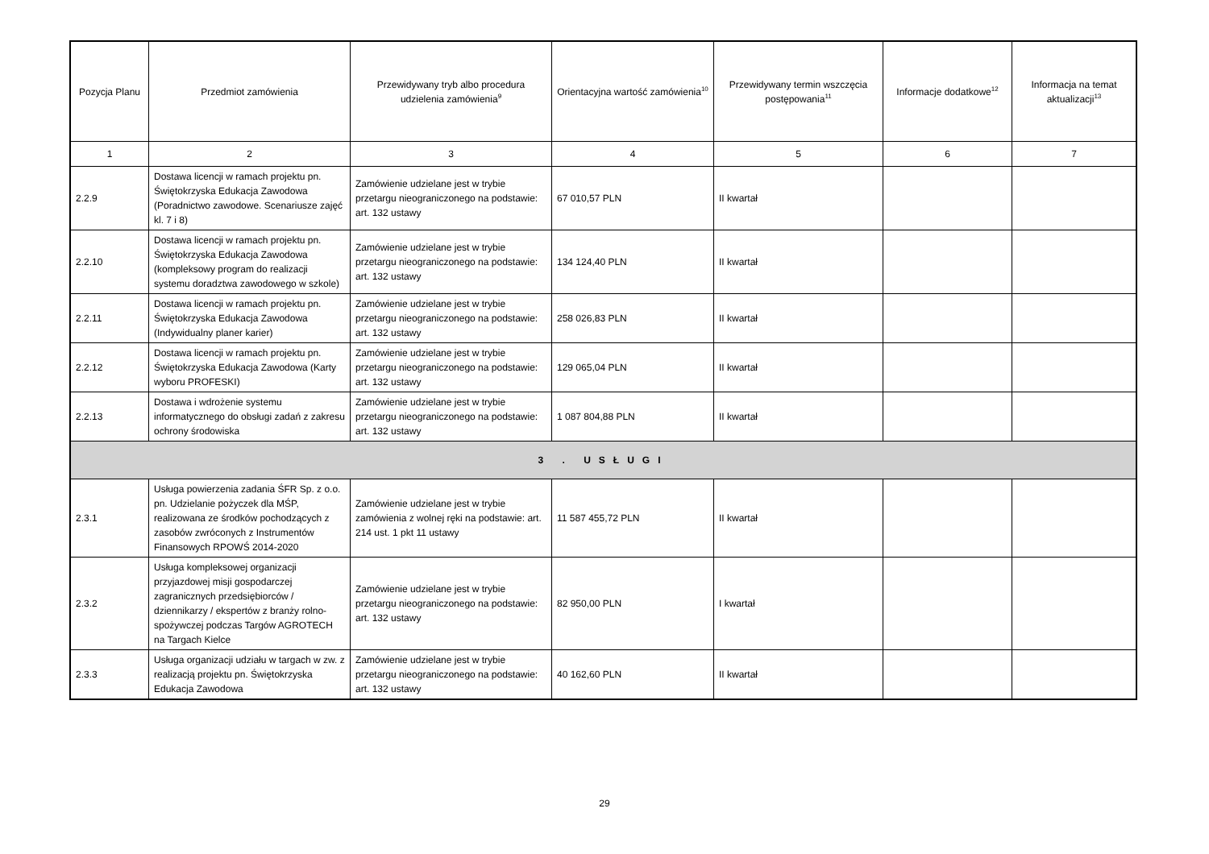| Pozycja Planu | Przedmiot zamówienia | Przewidywany tryb albo procedura udzielenia zamówienia<sup>9</sup> | Orientacyjna wartość zamówienia<sup>10</sup> | Przewidywany termin wszczęcia postępowania<sup>11</sup> | Informacje dodatkowe<sup>12</sup> | Informacja na temat aktualizacji<sup>13</sup> |
| --- | --- | --- | --- | --- | --- | --- |
| 1 | 2 | 3 | 4 | 5 | 6 | 7 |
| 2.2.9 | Dostawa licencji w ramach projektu pn. Świętokrzyska Edukacja Zawodowa (Poradnictwo zawodowe. Scenariusze zajęć kl. 7 i 8) | Zamówienie udzielane jest w trybie przetargu nieograniczonego na podstawie: art. 132 ustawy | 67 010,57 PLN | II kwartał | | |
| 2.2.10 | Dostawa licencji w ramach projektu pn. Świętokrzyska Edukacja Zawodowa (kompleksowy program do realizacji systemu doradztwa zawodowego w szkole) | Zamówienie udzielane jest w trybie przetargu nieograniczonego na podstawie: art. 132 ustawy | 134 124,40 PLN | II kwartał | | |
| 2.2.11 | Dostawa licencji w ramach projektu pn. Świętokrzyska Edukacja Zawodowa (Indywidualny planer karier) | Zamówienie udzielane jest w trybie przetargu nieograniczonego na podstawie: art. 132 ustawy | 258 026,83 PLN | II kwartał | | |
| 2.2.12 | Dostawa licencji w ramach projektu pn. Świętokrzyska Edukacja Zawodowa (Karty wyboru PROFESKI) | Zamówienie udzielane jest w trybie przetargu nieograniczonego na podstawie: art. 132 ustawy | 129 065,04 PLN | II kwartał | | |
| 2.2.13 | Dostawa i wdrożenie systemu informatycznego do obsługi zadań z zakresu ochrony środowiska | Zamówienie udzielane jest w trybie przetargu nieograniczonego na podstawie: art. 132 ustawy | 1 087 804,88 PLN | II kwartał | | |
| 3 . USŁUGI | | | | | | |
| 2.3.1 | Usługa powierzenia zadania ŚFR Sp. z o.o. pn. Udzielanie pożyczek dla MŚP, realizowana ze środków pochodzących z zasobów zwróconych z Instrumentów Finansowych RPOWŚ 2014-2020 | Zamówienie udzielane jest w trybie zamówienia z wolnej ręki na podstawie: art. 214 ust. 1 pkt 11 ustawy | 11 587 455,72 PLN | II kwartał | | |
| 2.3.2 | Usługa kompleksowej organizacji przyjazdowej misji gospodarczej zagranicznych przedsiębiorców / dziennikarzy / ekspertów z branży rolno-spożywczej podczas Targów AGROTECH na Targach Kielce | Zamówienie udzielane jest w trybie przetargu nieograniczonego na podstawie: art. 132 ustawy | 82 950,00 PLN | I kwartał | | |
| 2.3.3 | Usługa organizacji udziału w targach w zw. z realizacją projektu pn. Świętokrzyska Edukacja Zawodowa | Zamówienie udzielane jest w trybie przetargu nieograniczonego na podstawie: art. 132 ustawy | 40 162,60 PLN | II kwartał | | |
29